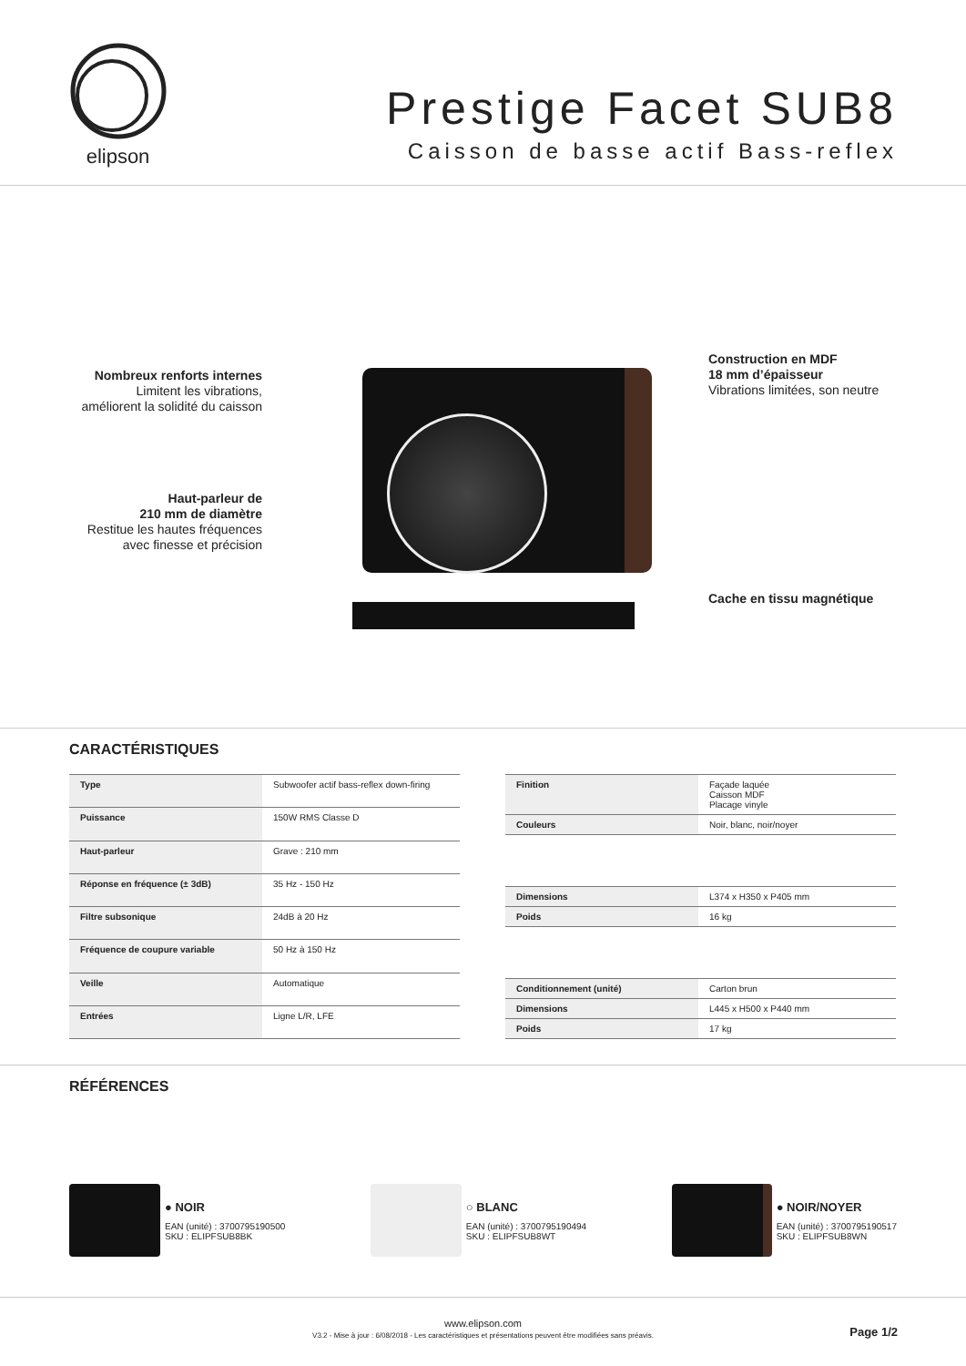elipson
Prestige Facet SUB8
Caisson de basse actif Bass-reflex
Nombreux renforts internes
Limitent les vibrations,
améliorent la solidité du caisson
Haut-parleur de
210 mm de diamètre
Restitue les hautes fréquences
avec finesse et précision
Construction en MDF
18 mm d’épaisseur
Vibrations limitées, son neutre
Cache en tissu magnétique
CARACTÉRISTIQUES
| Type | Subwoofer actif bass-reflex down-firing |
| Puissance | 150W RMS Classe D |
| Haut-parleur | Grave : 210 mm |
| Réponse en fréquence (± 3dB) | 35 Hz - 150 Hz |
| Filtre subsonique | 24dB à 20 Hz |
| Fréquence de coupure variable | 50 Hz à 150 Hz |
| Veille | Automatique |
| Entrées | Ligne L/R, LFE |
| Finition | Façade laquée Caisson MDF Placage vinyle |
| Couleurs | Noir, blanc, noir/noyer |
| Dimensions | L374 x H350 x P405 mm |
| Poids | 16 kg |
| Conditionnement (unité) | Carton brun |
| Dimensions | L445 x H500 x P440 mm |
| Poids | 17 kg |
RÉFÉRENCES
● NOIR
EAN (unité) : 3700795190500
SKU : ELIPFSUB8BK
○ BLANC
EAN (unité) : 3700795190494
SKU : ELIPFSUB8WT
● NOIR/NOYER
EAN (unité) : 3700795190517
SKU : ELIPFSUB8WN
www.elipson.com
V3.2 - Mise à jour : 6/08/2018 - Les caractéristiques et présentations peuvent être modifiées sans préavis.
Page 1/2